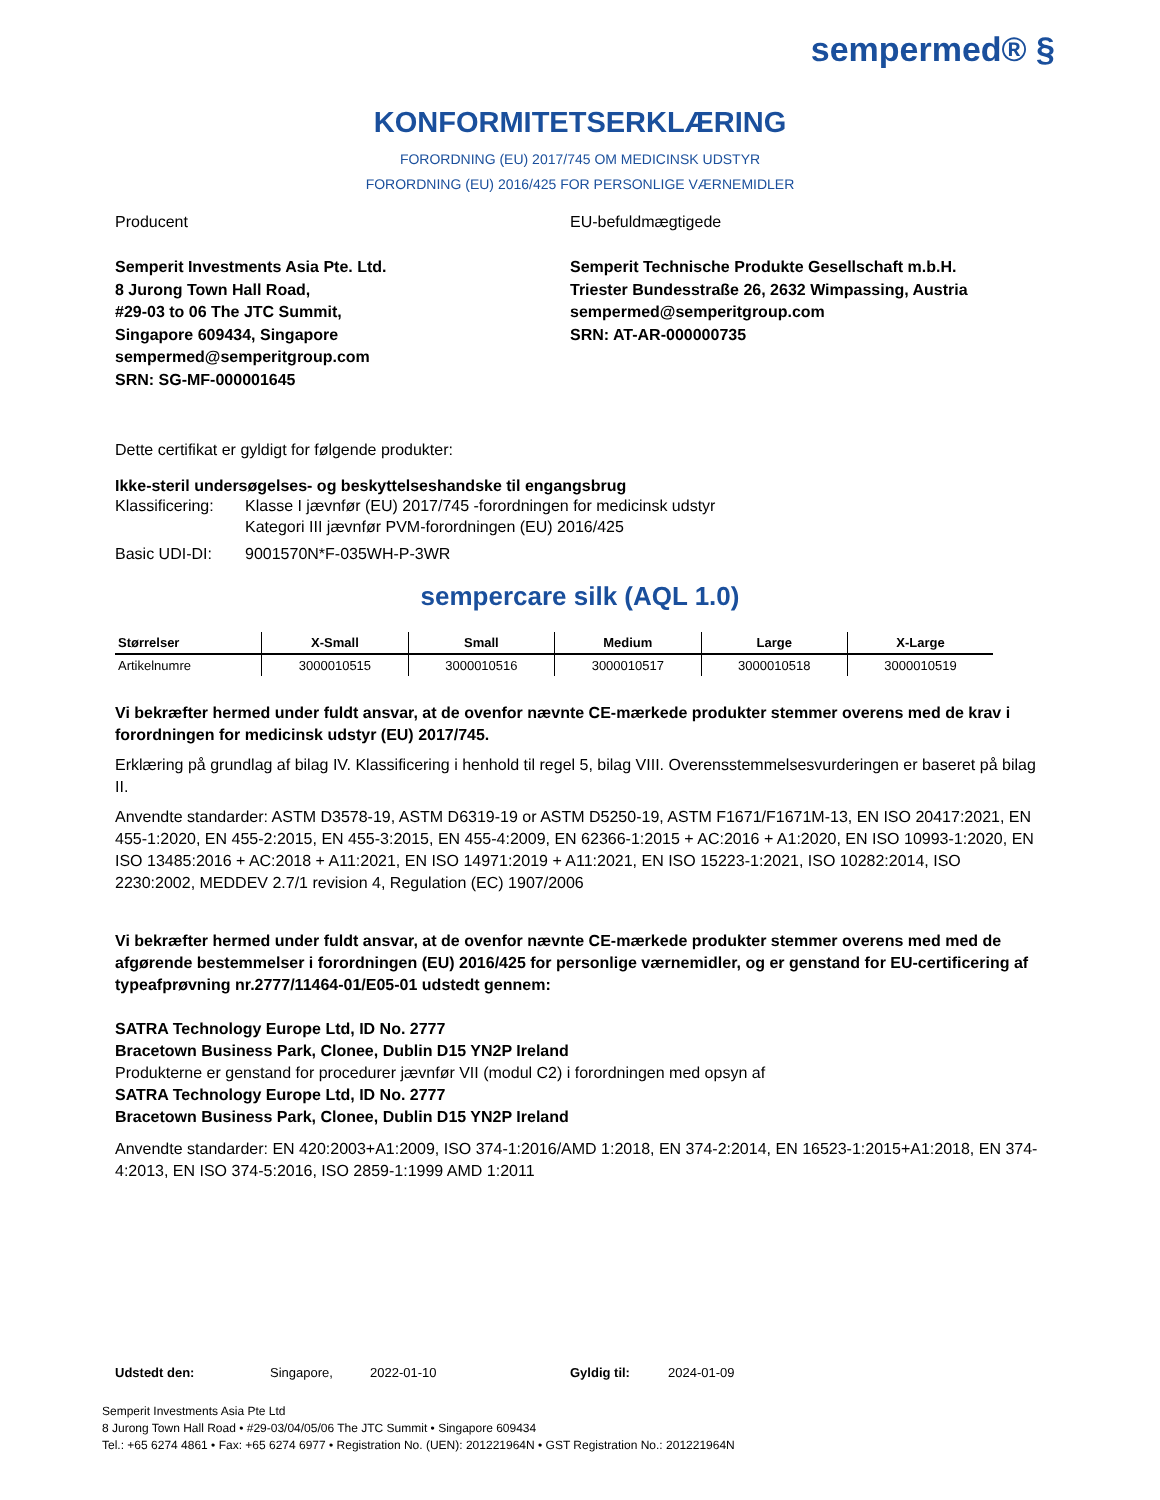sempermed® §
KONFORMITETSERKLÆRING
FORORDNING (EU) 2017/745 OM MEDICINSK UDSTYR
FORORDNING (EU) 2016/425 FOR PERSONLIGE VÆRNEMIDLER
Producent
Semperit Investments Asia Pte. Ltd.
8 Jurong Town Hall Road,
#29-03 to 06 The JTC Summit,
Singapore 609434, Singapore
sempermed@semperitgroup.com
SRN: SG-MF-000001645
EU-befuldmægtigede
Semperit Technische Produkte Gesellschaft m.b.H.
Triester Bundesstraße 26, 2632 Wimpassing, Austria
sempermed@semperitgroup.com
SRN: AT-AR-000000735
Dette certifikat er gyldigt for følgende produkter:
Ikke-steril undersøgelses- og beskyttelseshandske til engangsbrug
Klassificering: Klasse I jævnfør (EU) 2017/745 -forordningen for medicinsk udstyr
Kategori III jævnfør PVM-forordningen (EU) 2016/425
Basic UDI-DI: 9001570N*F-035WH-P-3WR
sempercare silk (AQL 1.0)
| Størrelser | X-Small | Small | Medium | Large | X-Large |
| --- | --- | --- | --- | --- | --- |
| Artikelnumre | 3000010515 | 3000010516 | 3000010517 | 3000010518 | 3000010519 |
Vi bekræfter hermed under fuldt ansvar, at de ovenfor nævnte CE-mærkede produkter stemmer overens med de krav i forordningen for medicinsk udstyr (EU) 2017/745.
Erklæring på grundlag af bilag IV. Klassificering i henhold til regel 5, bilag VIII. Overensstemmelsesvurderingen er baseret på bilag II.
Anvendte standarder: ASTM D3578-19, ASTM D6319-19 or ASTM D5250-19, ASTM F1671/F1671M-13, EN ISO 20417:2021, EN 455-1:2020, EN 455-2:2015, EN 455-3:2015, EN 455-4:2009, EN 62366-1:2015 + AC:2016 + A1:2020, EN ISO 10993-1:2020, EN ISO 13485:2016 + AC:2018 + A11:2021, EN ISO 14971:2019 + A11:2021, EN ISO 15223-1:2021, ISO 10282:2014, ISO 2230:2002, MEDDEV 2.7/1 revision 4, Regulation (EC) 1907/2006
Vi bekræfter hermed under fuldt ansvar, at de ovenfor nævnte CE-mærkede produkter stemmer overens med med de afgørende bestemmelser i forordningen (EU) 2016/425 for personlige værnemidler, og er genstand for EU-certificering af typeafprøvning nr.2777/11464-01/E05-01 udstedt gennem:
SATRA Technology Europe Ltd, ID No. 2777
Bracetown Business Park, Clonee, Dublin D15 YN2P Ireland
Produkterne er genstand for procedurer jævnfør VII (modul C2) i forordningen med opsyn af
SATRA Technology Europe Ltd, ID No. 2777
Bracetown Business Park, Clonee, Dublin D15 YN2P Ireland
Anvendte standarder: EN 420:2003+A1:2009, ISO 374-1:2016/AMD 1:2018, EN 374-2:2014, EN 16523-1:2015+A1:2018, EN 374-4:2013, EN ISO 374-5:2016, ISO 2859-1:1999 AMD 1:2011
Udstedt den: Singapore, 2022-01-10 Gyldig til: 2024-01-09
Semperit Investments Asia Pte Ltd
8 Jurong Town Hall Road • #29-03/04/05/06 The JTC Summit • Singapore 609434
Tel.: +65 6274 4861 • Fax: +65 6274 6977 • Registration No. (UEN): 201221964N • GST Registration No.: 201221964N